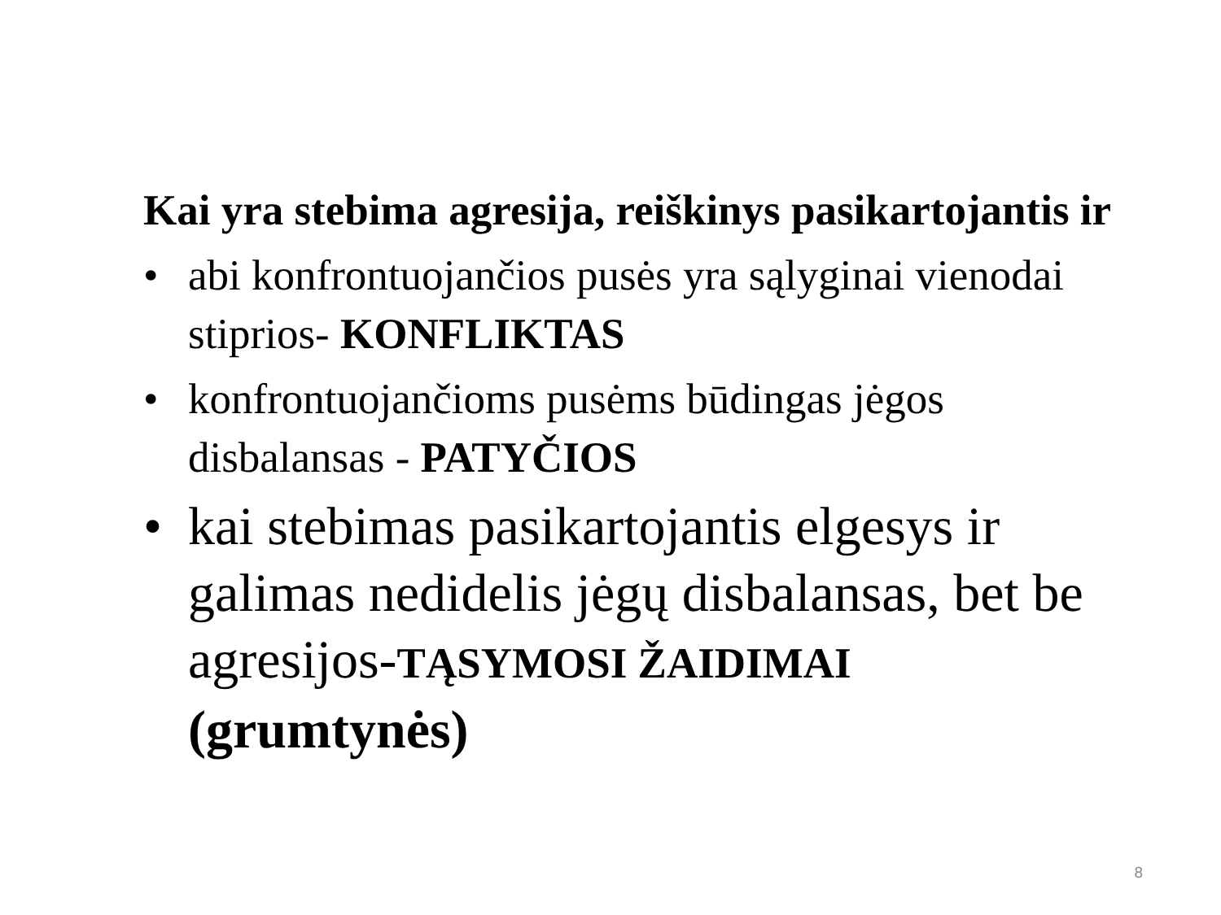Kai yra stebima agresija, reiškinys pasikartojantis ir
• abi konfrontuojančios pusės yra sąlyginai vienodai stiprios- KONFLIKTAS
• konfrontuojančioms pusėms būdingas jėgos disbalansas - PATYČIOS
• kai stebimas pasikartojantis elgesys ir galimas nedidelis jėgų disbalansas, bet be agresijos-TĄSYMOSI ŽAIDIMAI
(grumtynės)
8